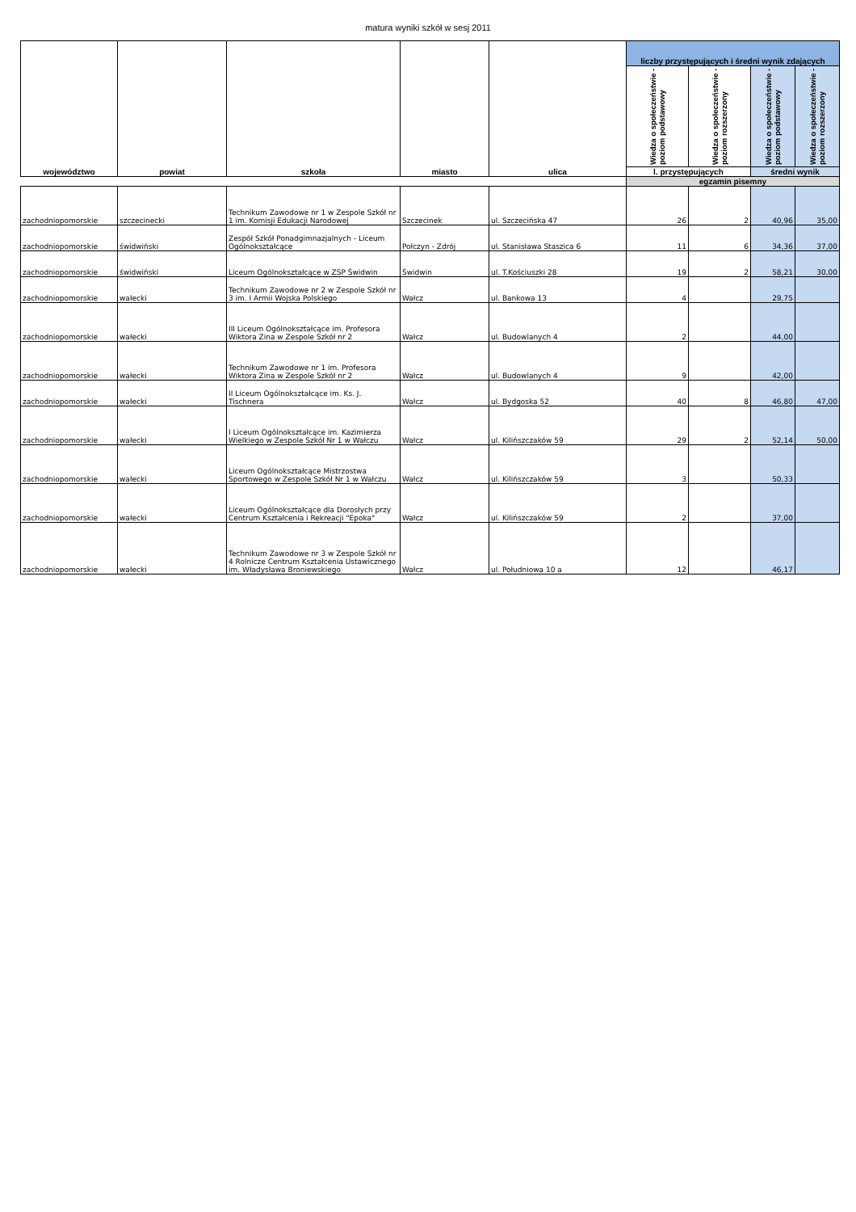matura wyniki szkół w sesj 2011
| województwo | powiat | szkoła | miasto | ulica | liczby przystępujących i średni wynik zdających | | | |
| --- | --- | --- | --- | --- | --- | --- | --- | --- |
| | | | | | Wiedza o społeczeństwie - poziom podstawowy | Wiedza o społeczeństwie - poziom rozszerzony | Wiedza o społeczeństwie - poziom podstawowy | Wiedza o społeczeństwie - poziom rozszerzony |
| | | | | | l. przystępujących | | średni wynik | |
| | | | | | egzamin pisemny | | | |
| zachodniopomorskie | szczecinecki | Technikum Zawodowe nr 1 w Zespole Szkół nr 1 im. Komisji Edukacji Narodowej | Szczecinek | ul. Szczecińska 47 | 26 | 2 | 40,96 | 35,00 |
| zachodniopomorskie | świdwiński | Zespół Szkół Ponadgimnazjalnych - Liceum Ogólnokształcące | Połczyn - Zdrój | ul. Stanisława Staszica 6 | 11 | 6 | 34,36 | 37,00 |
| zachodniopomorskie | świdwiński | Liceum Ogólnokształcące w ZSP Świdwin | Świdwin | ul. T.Kościuszki 28 | 19 | 2 | 58,21 | 30,00 |
| zachodniopomorskie | wałecki | Technikum Zawodowe nr 2 w Zespole Szkół nr 3 im. I Armii Wojska Polskiego | Wałcz | ul. Bankowa 13 | 4 | | 29,75 | |
| zachodniopomorskie | wałecki | III Liceum Ogólnokształcące im. Profesora Wiktora Zina w Zespole Szkół nr 2 | Wałcz | ul. Budowlanych 4 | 2 | | 44,00 | |
| zachodniopomorskie | wałecki | Technikum Zawodowe nr 1 im. Profesora Wiktora Zina w Zespole Szkół nr 2 | Wałcz | ul. Budowlanych 4 | 9 | | 42,00 | |
| zachodniopomorskie | wałecki | II Liceum Ogólnokształcące im. Ks. J. Tischnera | Wałcz | ul. Bydgoska 52 | 40 | 8 | 46,80 | 47,00 |
| zachodniopomorskie | wałecki | I Liceum Ogólnokształcące im. Kazimierza Wielkiego w Zespole Szkół Nr 1 w Wałczu | Wałcz | ul. Kilińszczaków 59 | 29 | 2 | 52,14 | 50,00 |
| zachodniopomorskie | wałecki | Liceum Ogólnokształcące Mistrzostwa Sportowego w Zespole Szkół Nr 1 w Wałczu | Wałcz | ul. Kilińszczaków 59 | 3 | | 50,33 | |
| zachodniopomorskie | wałecki | Liceum Ogólnokształcące dla Dorosłych przy Centrum Kształcenia i Rekreacji "Epoka" | Wałcz | ul. Kilińszczaków 59 | 2 | | 37,00 | |
| zachodniopomorskie | wałecki | Technikum Zawodowe nr 3 w Zespole Szkół nr 4 Rolnicze Centrum Kształcenia Ustawicznego im. Władysława Broniewskiego | Wałcz | ul. Południowa 10 a | 12 | | 46,17 | |